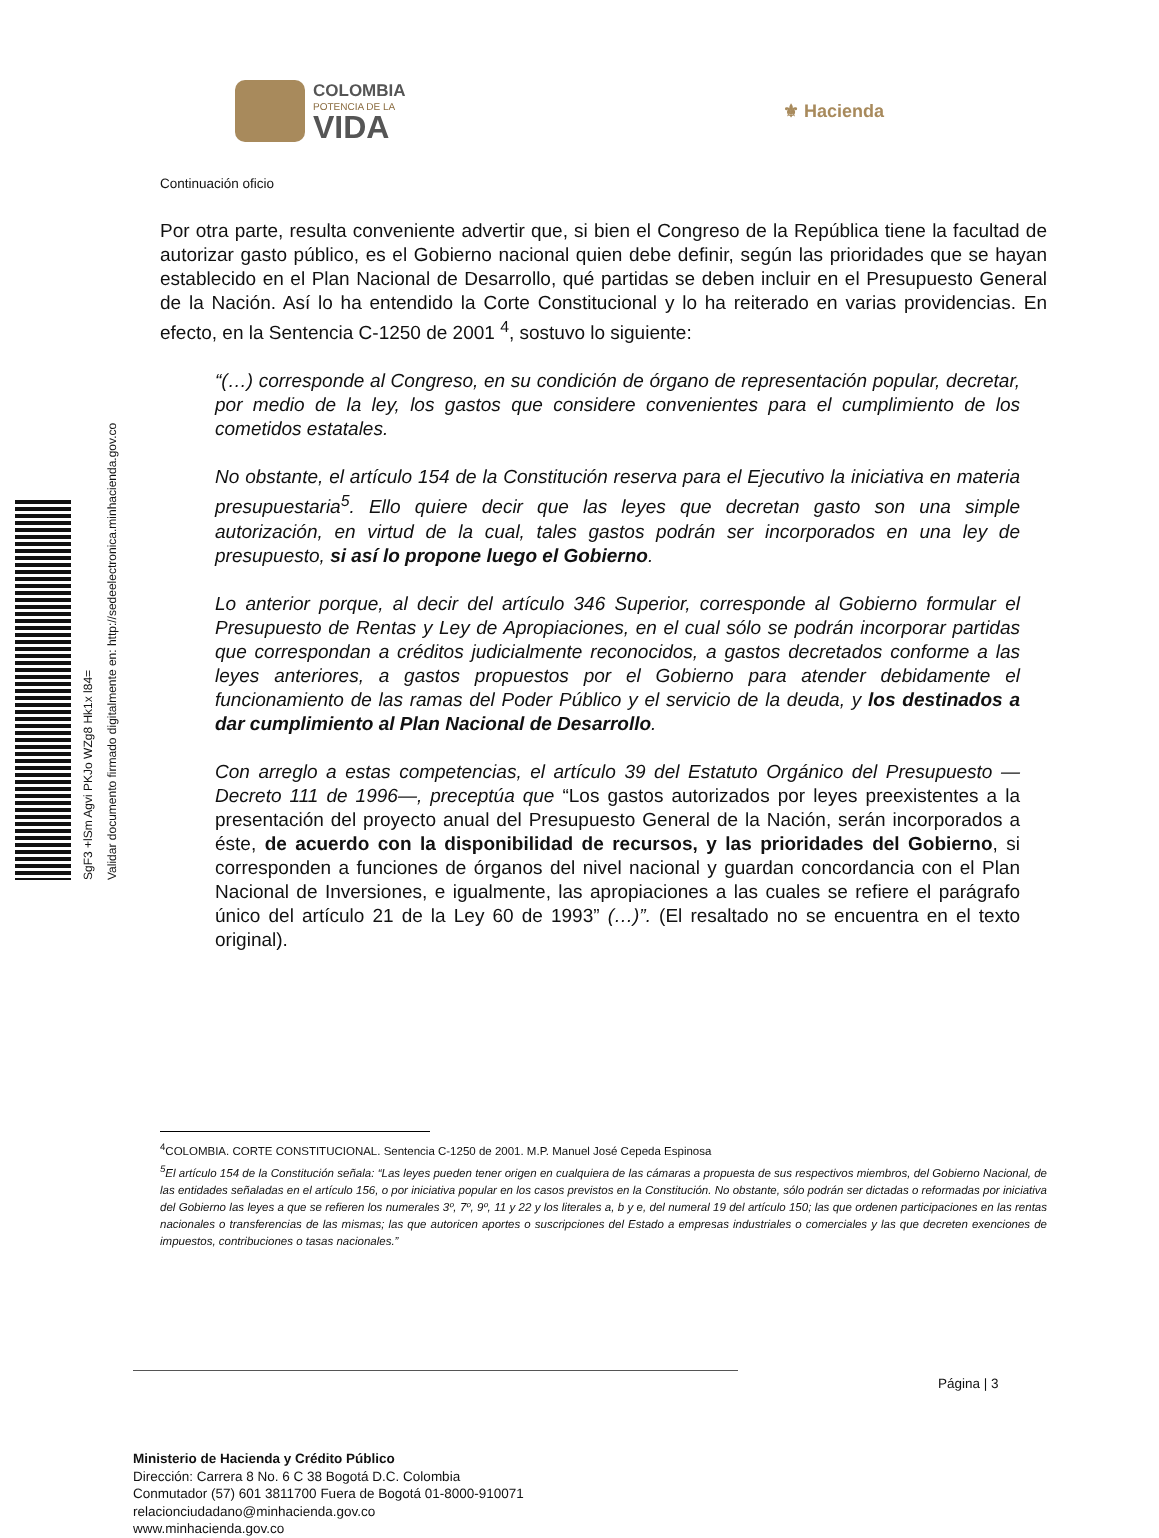COLOMBIA
POTENCIA DE LA
VIDA
⚜ Hacienda
SgF3 +lSm Agvi PKJo WZg8 Hk1x l84=
Validar documento firmado digitalmente en: http://sedeelectronica.minhacienda.gov.co
Continuación oficio
Por otra parte, resulta conveniente advertir que, si bien el Congreso de la República tiene la facultad de autorizar gasto público, es el Gobierno nacional quien debe definir, según las prioridades que se hayan establecido en el Plan Nacional de Desarrollo, qué partidas se deben incluir en el Presupuesto General de la Nación. Así lo ha entendido la Corte Constitucional y lo ha reiterado en varias providencias. En efecto, en la Sentencia C-1250 de 2001 <sup>4</sup>, sostuvo lo siguiente:
“(…) corresponde al Congreso, en su condición de órgano de representación popular, decretar, por medio de la ley, los gastos que considere convenientes para el cumplimiento de los cometidos estatales.
No obstante, el artículo 154 de la Constitución reserva para el Ejecutivo la iniciativa en materia presupuestaria<sup>5</sup>. Ello quiere decir que las leyes que decretan gasto son una simple autorización, en virtud de la cual, tales gastos podrán ser incorporados en una ley de presupuesto, si así lo propone luego el Gobierno.
Lo anterior porque, al decir del artículo 346 Superior, corresponde al Gobierno formular el Presupuesto de Rentas y Ley de Apropiaciones, en el cual sólo se podrán incorporar partidas que correspondan a créditos judicialmente reconocidos, a gastos decretados conforme a las leyes anteriores, a gastos propuestos por el Gobierno para atender debidamente el funcionamiento de las ramas del Poder Público y el servicio de la deuda, y los destinados a dar cumplimiento al Plan Nacional de Desarrollo.
Con arreglo a estas competencias, el artículo 39 del Estatuto Orgánico del Presupuesto —Decreto 111 de 1996—, preceptúa que “Los gastos autorizados por leyes preexistentes a la presentación del proyecto anual del Presupuesto General de la Nación, serán incorporados a éste, de acuerdo con la disponibilidad de recursos, y las prioridades del Gobierno, si corresponden a funciones de órganos del nivel nacional y guardan concordancia con el Plan Nacional de Inversiones, e igualmente, las apropiaciones a las cuales se refiere el parágrafo único del artículo 21 de la Ley 60 de 1993” (…)”. (El resaltado no se encuentra en el texto original).
<sup>4</sup> COLOMBIA. CORTE CONSTITUCIONAL. Sentencia C-1250 de 2001. M.P. Manuel José Cepeda Espinosa
<sup>5</sup> El artículo 154 de la Constitución señala: “Las leyes pueden tener origen en cualquiera de las cámaras a propuesta de sus respectivos miembros, del Gobierno Nacional, de las entidades señaladas en el artículo 156, o por iniciativa popular en los casos previstos en la Constitución. No obstante, sólo podrán ser dictadas o reformadas por iniciativa del Gobierno las leyes a que se refieren los numerales 3º, 7º, 9º, 11 y 22 y los literales a, b y e, del numeral 19 del artículo 150; las que ordenen participaciones en las rentas nacionales o transferencias de las mismas; las que autoricen aportes o suscripciones del Estado a empresas industriales o comerciales y las que decreten exenciones de impuestos, contribuciones o tasas nacionales.”
Página | 3
Ministerio de Hacienda y Crédito Público
Dirección: Carrera 8 No. 6 C 38 Bogotá D.C. Colombia
Conmutador (57) 601 3811700 Fuera de Bogotá 01-8000-910071
relacionciudadano@minhacienda.gov.co
www.minhacienda.gov.co